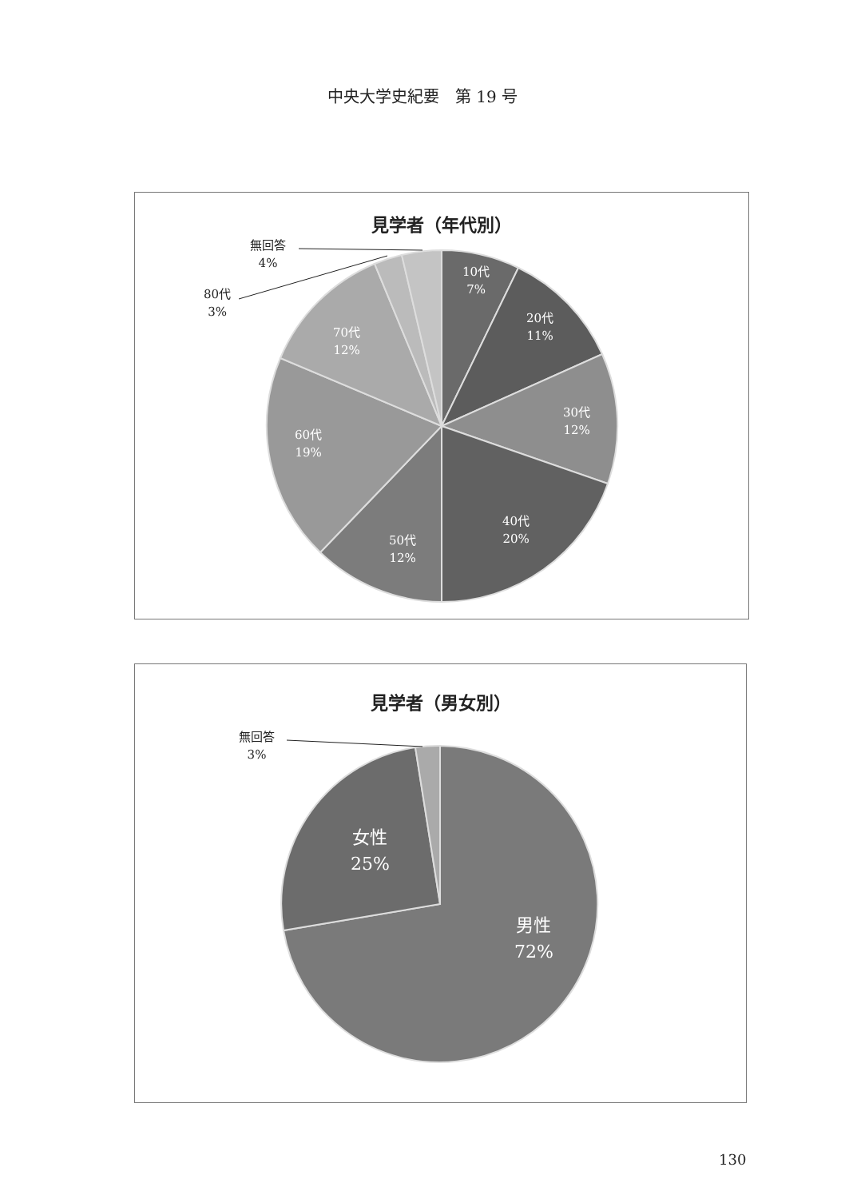中央大学史紀要　第 19 号
見学者（年代別）
無回答
4%
80代
3%
10代
7%
20代
11%
30代
12%
40代
20%
50代
12%
60代
19%
70代
12%
見学者（男女別）
無回答
3%
女性
25%
男性
72%
130